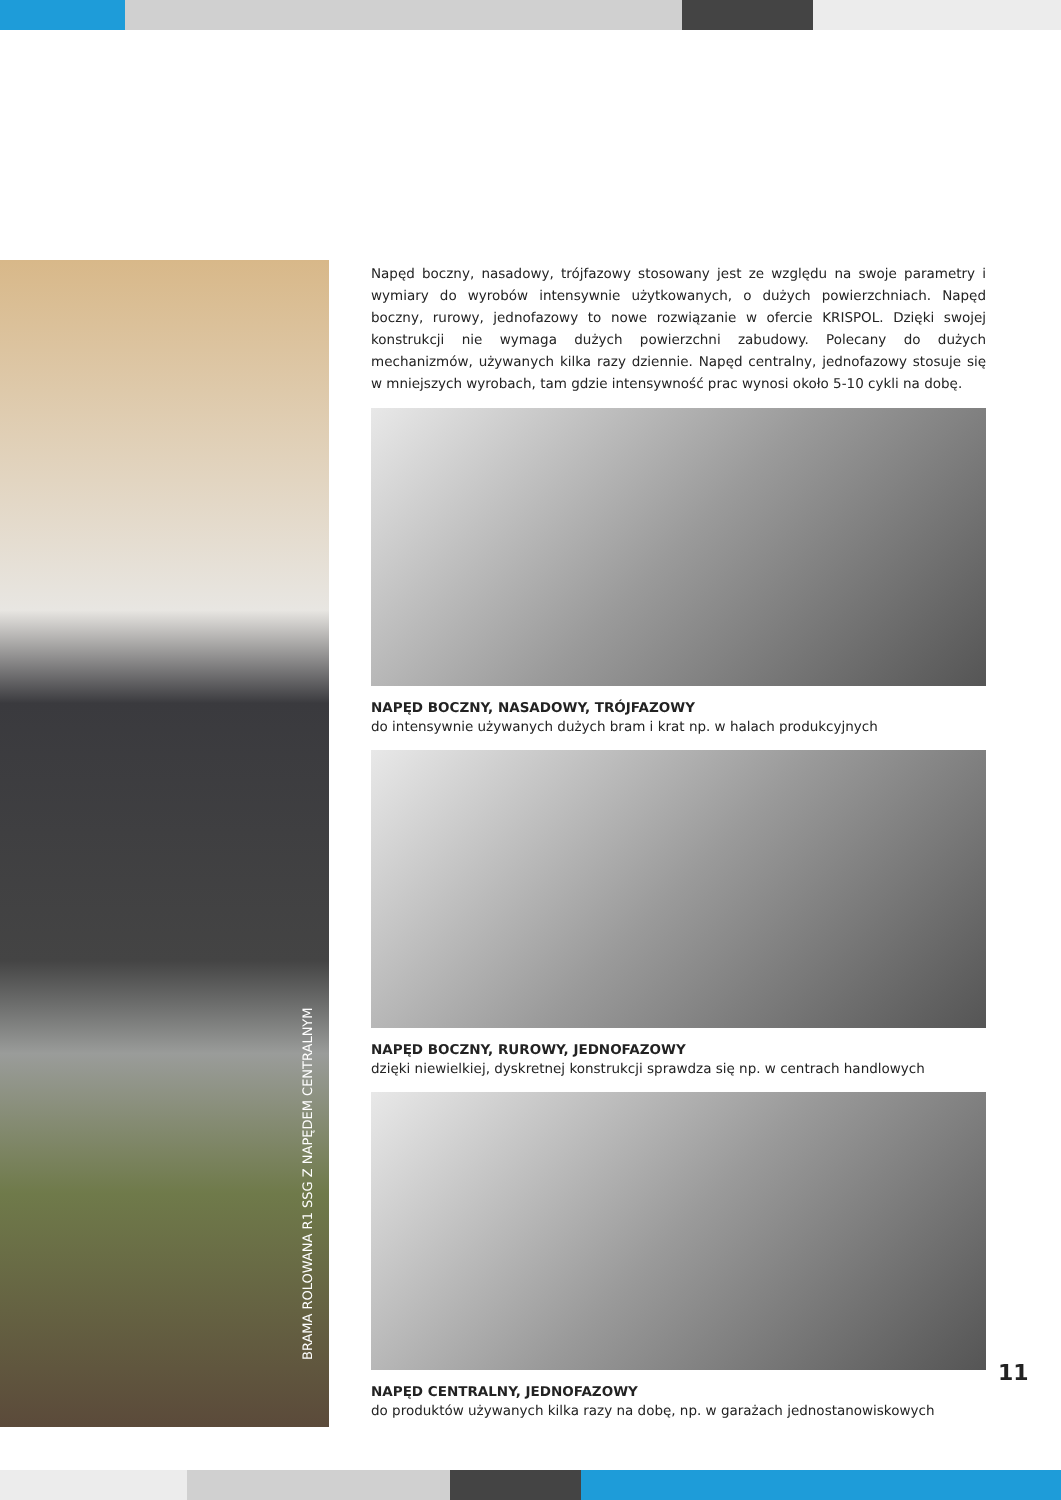BRAMA ROLOWANA R1 SSG Z NAPĘDEM CENTRALNYM
Napęd boczny, nasadowy, trójfazowy stosowany jest ze względu na swoje parametry i wymiary do wyrobów intensywnie użytkowanych, o dużych powierzchniach. Napęd boczny, rurowy, jednofazowy to nowe rozwiązanie w ofercie KRISPOL. Dzięki swojej konstrukcji nie wymaga dużych powierzchni zabudowy. Polecany do dużych mechanizmów, używanych kilka razy dziennie. Napęd centralny, jednofazowy stosuje się w mniejszych wyrobach, tam gdzie intensywność prac wynosi około 5-10 cykli na dobę.
NAPĘD BOCZNY, NASADOWY, TRÓJFAZOWY
do intensywnie używanych dużych bram i krat np. w halach produkcyjnych
NAPĘD BOCZNY, RUROWY, JEDNOFAZOWY
dzięki niewielkiej, dyskretnej konstrukcji sprawdza się np. w centrach handlowych
NAPĘD CENTRALNY, JEDNOFAZOWY
do produktów używanych kilka razy na dobę, np. w garażach jednostanowiskowych
11